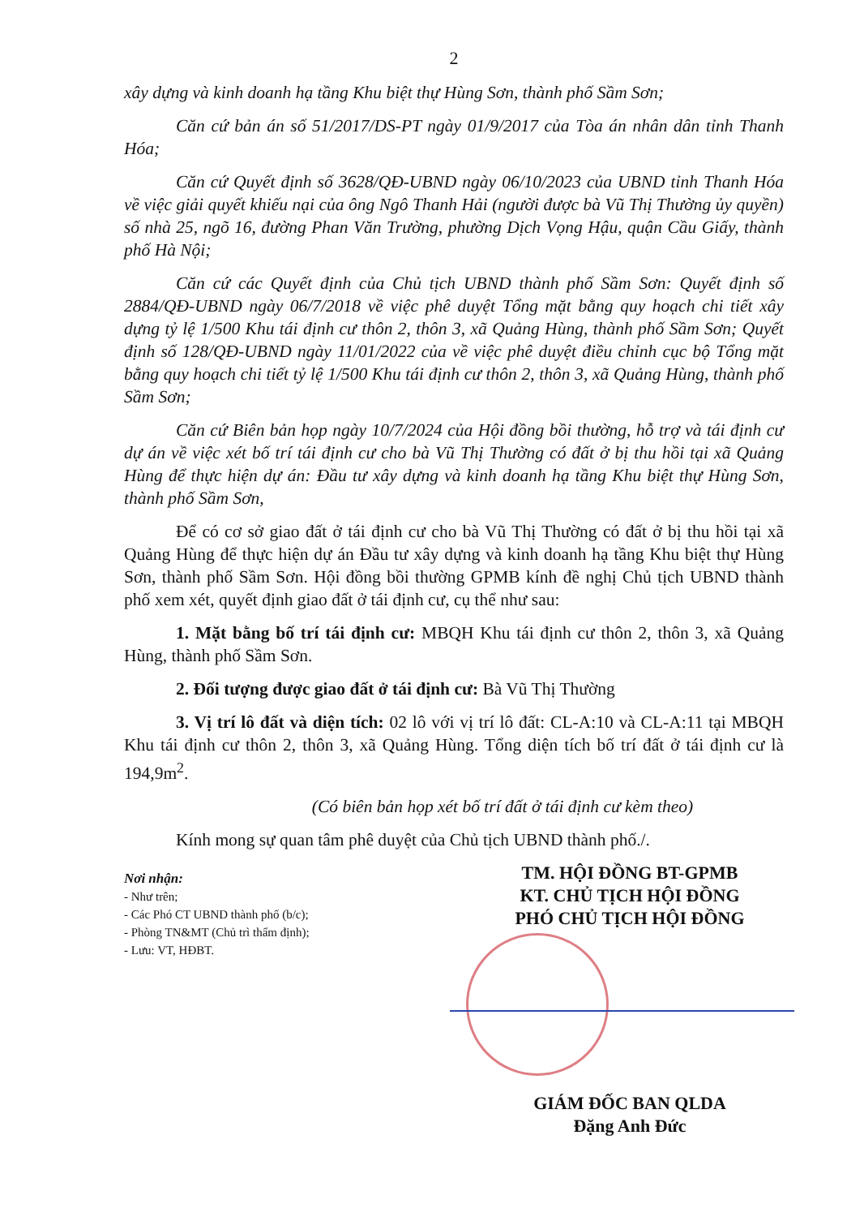2
xây dựng và kinh doanh hạ tầng Khu biệt thự Hùng Sơn, thành phố Sầm Sơn;
Căn cứ bản án số 51/2017/DS-PT ngày 01/9/2017 của Tòa án nhân dân tỉnh Thanh Hóa;
Căn cứ Quyết định số 3628/QĐ-UBND ngày 06/10/2023 của UBND tỉnh Thanh Hóa về việc giải quyết khiếu nại của ông Ngô Thanh Hải (người được bà Vũ Thị Thường ủy quyền) số nhà 25, ngõ 16, đường Phan Văn Trường, phường Dịch Vọng Hậu, quận Cầu Giấy, thành phố Hà Nội;
Căn cứ các Quyết định của Chủ tịch UBND thành phố Sầm Sơn: Quyết định số 2884/QĐ-UBND ngày 06/7/2018 về việc phê duyệt Tổng mặt bằng quy hoạch chi tiết xây dựng tỷ lệ 1/500 Khu tái định cư thôn 2, thôn 3, xã Quảng Hùng, thành phố Sầm Sơn; Quyết định số 128/QĐ-UBND ngày 11/01/2022 của về việc phê duyệt điều chỉnh cục bộ Tổng mặt bằng quy hoạch chi tiết tỷ lệ 1/500 Khu tái định cư thôn 2, thôn 3, xã Quảng Hùng, thành phố Sầm Sơn;
Căn cứ Biên bản họp ngày 10/7/2024 của Hội đồng bồi thường, hỗ trợ và tái định cư dự án về việc xét bố trí tái định cư cho bà Vũ Thị Thường có đất ở bị thu hồi tại xã Quảng Hùng để thực hiện dự án: Đầu tư xây dựng và kinh doanh hạ tầng Khu biệt thự Hùng Sơn, thành phố Sầm Sơn,
Để có cơ sở giao đất ở tái định cư cho bà Vũ Thị Thường có đất ở bị thu hồi tại xã Quảng Hùng để thực hiện dự án Đầu tư xây dựng và kinh doanh hạ tầng Khu biệt thự Hùng Sơn, thành phố Sầm Sơn. Hội đồng bồi thường GPMB kính đề nghị Chủ tịch UBND thành phố xem xét, quyết định giao đất ở tái định cư, cụ thể như sau:
1. Mặt bằng bố trí tái định cư: MBQH Khu tái định cư thôn 2, thôn 3, xã Quảng Hùng, thành phố Sầm Sơn.
2. Đối tượng được giao đất ở tái định cư: Bà Vũ Thị Thường
3. Vị trí lô đất và diện tích: 02 lô với vị trí lô đất: CL-A:10 và CL-A:11 tại MBQH Khu tái định cư thôn 2, thôn 3, xã Quảng Hùng. Tổng diện tích bố trí đất ở tái định cư là 194,9m<sup>2</sup>.
(Có biên bản họp xét bố trí đất ở tái định cư kèm theo)
Kính mong sự quan tâm phê duyệt của Chủ tịch UBND thành phố./.
Nơi nhận:
- Như trên;
- Các Phó CT UBND thành phố (b/c);
- Phòng TN&MT (Chủ trì thẩm định);
- Lưu: VT, HĐBT.
TM. HỘI ĐỒNG BT-GPMB
KT. CHỦ TỊCH HỘI ĐỒNG
PHÓ CHỦ TỊCH HỘI ĐỒNG
GIÁM ĐỐC BAN QLDA
Đặng Anh Đức